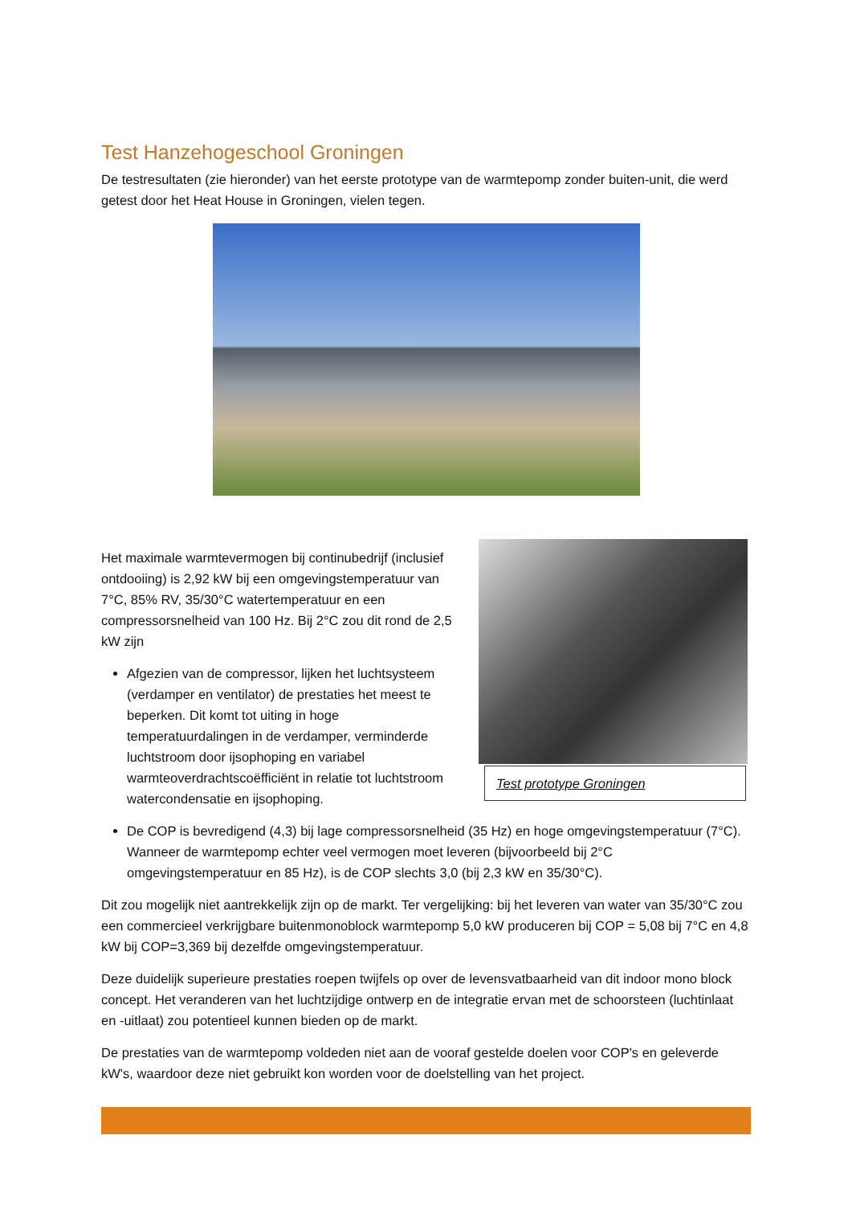Test Hanzehogeschool Groningen
De testresultaten (zie hieronder) van het eerste prototype van de warmtepomp zonder buiten-unit, die werd getest door het Heat House in Groningen, vielen tegen.
Het maximale warmtevermogen bij continubedrijf (inclusief ontdooiing) is 2,92 kW bij een omgevingstemperatuur van 7°C, 85% RV, 35/30°C watertemperatuur en een compressorsnelheid van 100 Hz. Bij 2°C zou dit rond de 2,5 kW zijn
Afgezien van de compressor, lijken het luchtsysteem (verdamper en ventilator) de prestaties het meest te beperken. Dit komt tot uiting in hoge temperatuurdalingen in de verdamper, verminderde luchtstroom door ijsophoping en variabel warmteoverdrachtscoëfficiënt in relatie tot luchtstroom watercondensatie en ijsophoping.
Test prototype Groningen
De COP is bevredigend (4,3) bij lage compressorsnelheid (35 Hz) en hoge omgevingstemperatuur (7°C). Wanneer de warmtepomp echter veel vermogen moet leveren (bijvoorbeeld bij 2°C omgevingstemperatuur en 85 Hz), is de COP slechts 3,0 (bij 2,3 kW en 35/30°C).
Dit zou mogelijk niet aantrekkelijk zijn op de markt. Ter vergelijking: bij het leveren van water van 35/30°C zou een commercieel verkrijgbare buitenmonoblock warmtepomp 5,0 kW produceren bij COP = 5,08 bij 7°C en 4,8 kW bij COP=3,369 bij dezelfde omgevingstemperatuur.
Deze duidelijk superieure prestaties roepen twijfels op over de levensvatbaarheid van dit indoor mono block concept. Het veranderen van het luchtzijdige ontwerp en de integratie ervan met de schoorsteen (luchtinlaat en -uitlaat) zou potentieel kunnen bieden op de markt.
De prestaties van de warmtepomp voldeden niet aan de vooraf gestelde doelen voor COP's en geleverde kW's, waardoor deze niet gebruikt kon worden voor de doelstelling van het project.